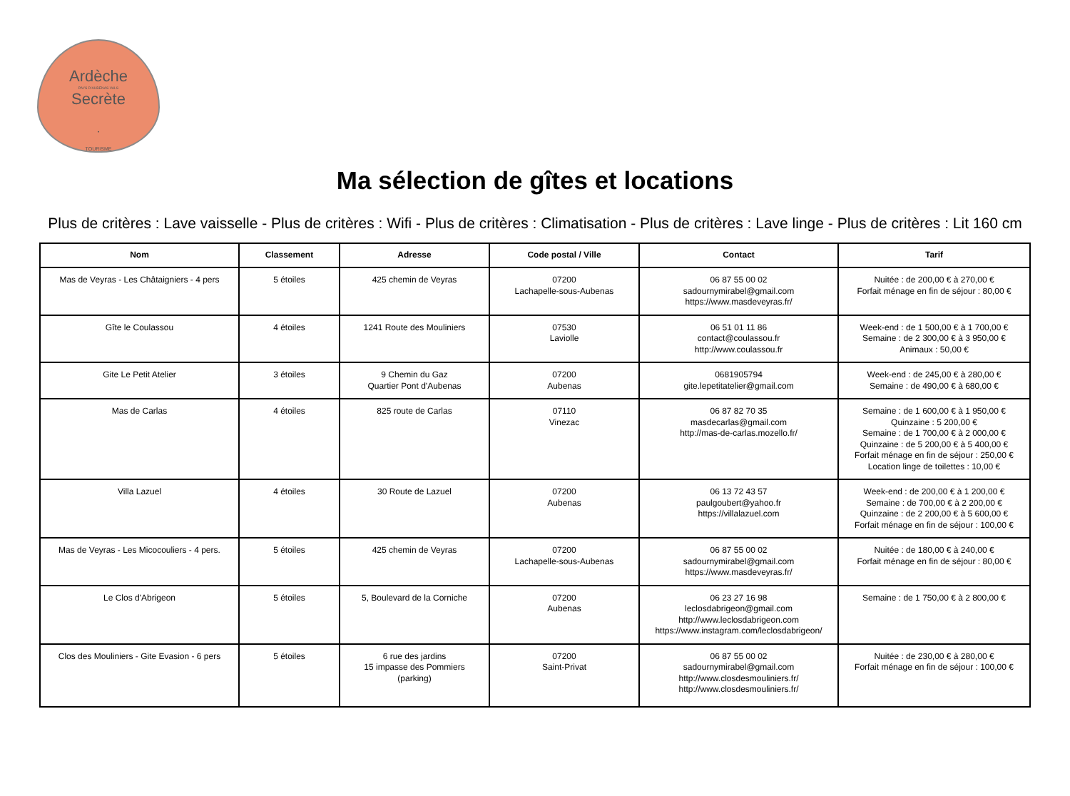Ardèche
PAYS D'AUBENAS VALS
Secrète
•
TOURISME
Ma sélection de gîtes et locations
Plus de critères : Lave vaisselle - Plus de critères : Wifi - Plus de critères : Climatisation - Plus de critères : Lave linge - Plus de critères : Lit 160 cm
| Nom | Classement | Adresse | Code postal / Ville | Contact | Tarif |
| --- | --- | --- | --- | --- | --- |
| Mas de Veyras - Les Châtaigniers - 4 pers | 5 étoiles | 425 chemin de Veyras | 07200 Lachapelle-sous-Aubenas | 06 87 55 00 02 sadournymirabel@gmail.com https://www.masdeveyras.fr/ | Nuitée : de 200,00 € à 270,00 € Forfait ménage en fin de séjour : 80,00 € |
| Gîte le Coulassou | 4 étoiles | 1241 Route des Mouliniers | 07530 Laviolle | 06 51 01 11 86 contact@coulassou.fr http://www.coulassou.fr | Week-end : de 1 500,00 € à 1 700,00 € Semaine : de 2 300,00 € à 3 950,00 € Animaux : 50,00 € |
| Gite Le Petit Atelier | 3 étoiles | 9 Chemin du Gaz Quartier Pont d'Aubenas | 07200 Aubenas | 0681905794 gite.lepetitatelier@gmail.com | Week-end : de 245,00 € à 280,00 € Semaine : de 490,00 € à 680,00 € |
| Mas de Carlas | 4 étoiles | 825 route de Carlas | 07110 Vinezac | 06 87 82 70 35 masdecarlas@gmail.com http://mas-de-carlas.mozello.fr/ | Semaine : de 1 600,00 € à 1 950,00 € Quinzaine : 5 200,00 € Semaine : de 1 700,00 € à 2 000,00 € Quinzaine : de 5 200,00 € à 5 400,00 € Forfait ménage en fin de séjour : 250,00 € Location linge de toilettes : 10,00 € |
| Villa Lazuel | 4 étoiles | 30 Route de Lazuel | 07200 Aubenas | 06 13 72 43 57 paulgoubert@yahoo.fr https://villalazuel.com | Week-end : de 200,00 € à 1 200,00 € Semaine : de 700,00 € à 2 200,00 € Quinzaine : de 2 200,00 € à 5 600,00 € Forfait ménage en fin de séjour : 100,00 € |
| Mas de Veyras - Les Micocouliers - 4 pers. | 5 étoiles | 425 chemin de Veyras | 07200 Lachapelle-sous-Aubenas | 06 87 55 00 02 sadournymirabel@gmail.com https://www.masdeveyras.fr/ | Nuitée : de 180,00 € à 240,00 € Forfait ménage en fin de séjour : 80,00 € |
| Le Clos d'Abrigeon | 5 étoiles | 5, Boulevard de la Corniche | 07200 Aubenas | 06 23 27 16 98 leclosdabrigeon@gmail.com http://www.leclosdabrigeon.com https://www.instagram.com/leclosdabrigeon/ | Semaine : de 1 750,00 € à 2 800,00 € |
| Clos des Mouliniers - Gite Evasion - 6 pers | 5 étoiles | 6 rue des jardins 15 impasse des Pommiers (parking) | 07200 Saint-Privat | 06 87 55 00 02 sadournymirabel@gmail.com http://www.closdesmouliniers.fr/ http://www.closdesmouliniers.fr/ | Nuitée : de 230,00 € à 280,00 € Forfait ménage en fin de séjour : 100,00 € |